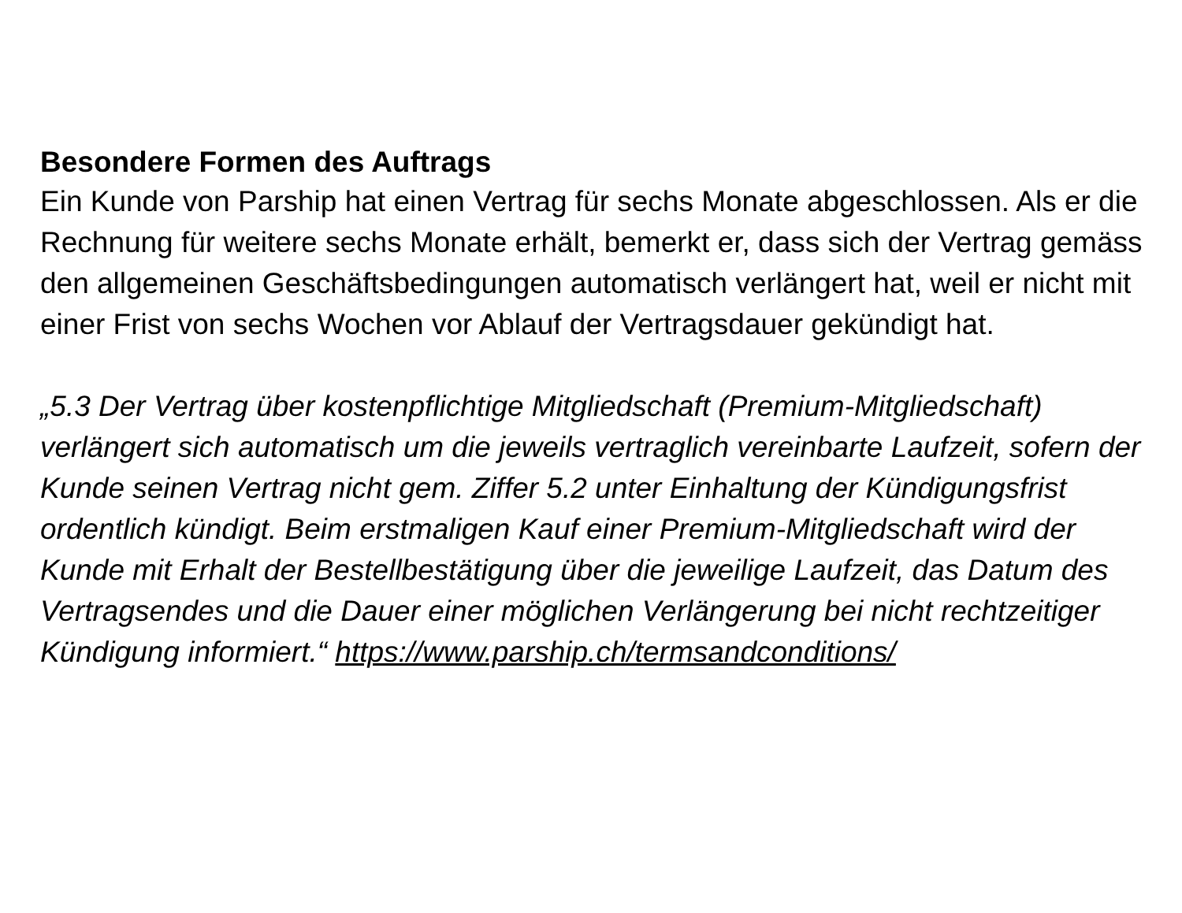Besondere Formen des Auftrags
Ein Kunde von Parship hat einen Vertrag für sechs Monate abgeschlossen. Als er die Rechnung für weitere sechs Monate erhält, bemerkt er, dass sich der Vertrag gemäss den allgemeinen Geschäftsbedingungen automatisch verlängert hat, weil er nicht mit einer Frist von sechs Wochen vor Ablauf der Vertragsdauer gekündigt hat.
„5.3 Der Vertrag über kostenpflichtige Mitgliedschaft (Premium-Mitgliedschaft) verlängert sich automatisch um die jeweils vertraglich vereinbarte Laufzeit, sofern der Kunde seinen Vertrag nicht gem. Ziffer 5.2 unter Einhaltung der Kündigungsfrist ordentlich kündigt. Beim erstmaligen Kauf einer Premium-Mitgliedschaft wird der Kunde mit Erhalt der Bestellbestätigung über die jeweilige Laufzeit, das Datum des Vertragsendes und die Dauer einer möglichen Verlängerung bei nicht rechtzeitiger Kündigung informiert.“ https://www.parship.ch/termsandconditions/